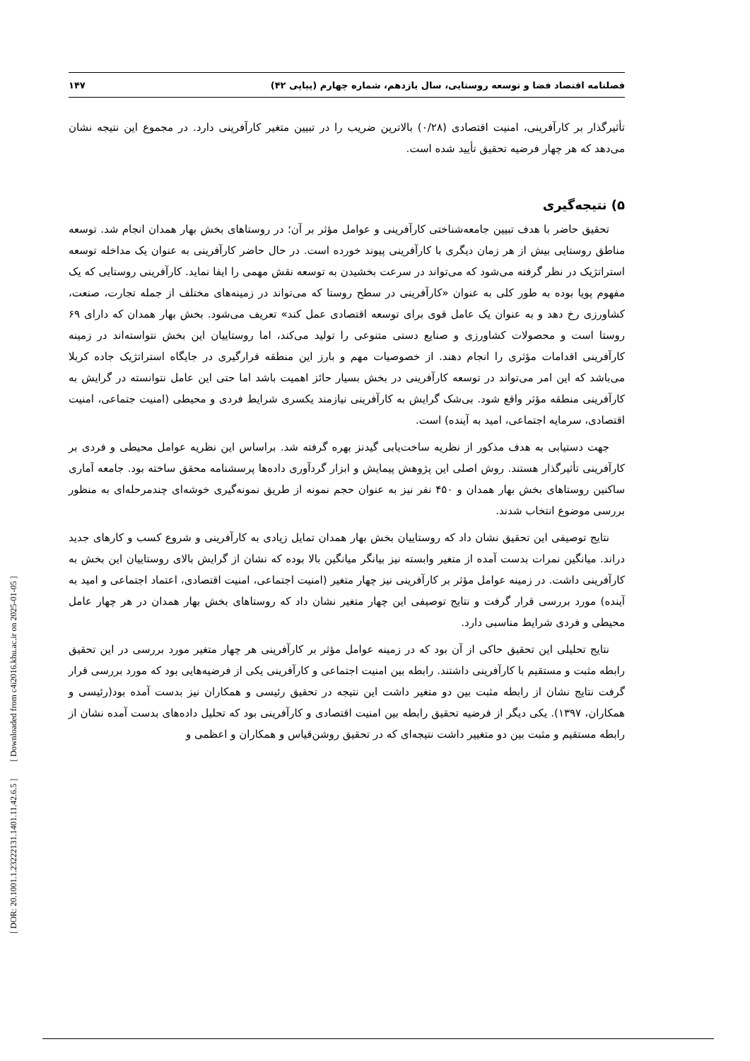فصلنامه اقتصاد فضا و توسعه روستایی، سال یازدهم، شماره چهارم (پیاپی ۴۲) ۱۴۷
تأثیرگذار بر کارآفرینی، امنیت اقتصادی (۰/۲۸) بالاترین ضریب را در تبیین متغیر کارآفرینی دارد. در مجموع این نتیجه نشان می‌دهد که هر چهار فرضیه تحقیق تأیید شده است.
۵) نتیجه‌گیری
تحقیق حاضر با هدف تبیین جامعه‌شناختی کارآفرینی و عوامل مؤثر بر آن؛ در روستاهای بخش بهار همدان انجام شد. توسعه مناطق روستایی بیش از هر زمان دیگری با کارآفرینی پیوند خورده است. در حال حاضر کارآفرینی به عنوان یک مداخله توسعه استراتژیک در نظر گرفته می‌شود که می‌تواند در سرعت بخشیدن به توسعه نقش مهمی را ایفا نماید. کارآفرینی روستایی که یک مفهوم پویا بوده به طور کلی به عنوان «کارآفرینی در سطح روستا که می‌تواند در زمینه‌های مختلف از جمله تجارت، صنعت، کشاورزی رخ دهد و به عنوان یک عامل قوی برای توسعه اقتصادی عمل کند» تعریف می‌شود. بخش بهار همدان که دارای ۶۹ روستا است و محصولات کشاورزی و صنایع دستی متنوعی را تولید می‌کند، اما روستاییان این بخش نتواسته‌اند در زمینه کارآفرینی اقدامات مؤثری را انجام دهند. از خصوصیات مهم و بارز این منطقه قرارگیری در جایگاه استراتژیک جاده کربلا می‌باشد که این امر می‌تواند در توسعه کارآفرینی در بخش بسیار حائز اهمیت باشد اما حتی این عامل نتوانسته در گرایش به کارآفرینی منطقه مؤثر واقع شود. بی‌شک گرایش به کارآفرینی نیازمند یکسری شرایط فردی و محیطی (امنیت جتماعی، امنیت اقتصادی، سرمایه اجتماعی، امید به آینده) است.
جهت دستیابی به هدف مذکور از نظریه ساخت‌یابی گیدنز بهره گرفته شد. براساس این نظریه عوامل محیطی و فردی بر کارآفرینی تأثیرگذار هستند. روش اصلی این پژوهش پیمایش و ابزار گردآوری داده‌ها پرسشنامه محقق ساخته بود. جامعه آماری ساکنین روستاهای بخش بهار همدان و ۴۵۰ نفر نیز به عنوان حجم نمونه از طریق نمونه‌گیری خوشه‌ای چندمرحله‌ای به منظور بررسی موضوع انتخاب شدند.
نتایج توصیفی این تحقیق نشان داد که روستاییان بخش بهار همدان تمایل زیادی به کارآفرینی و شروع کسب و کارهای جدید دراند. میانگین نمرات بدست آمده از متغیر وابسته نیز بیانگر میانگین بالا بوده که نشان از گرایش بالای روستاییان این بخش به کارآفرینی داشت. در زمینه عوامل مؤثر بر کارآفرینی نیز چهار متغیر (امنیت اجتماعی، امنیت اقتصادی، اعتماد اجتماعی و امید به آینده) مورد بررسی قرار گرفت و نتایج توصیفی این چهار متغیر نشان داد که روستاهای بخش بهار همدان در هر چهار عامل محیطی و فردی شرایط مناسبی دارد.
نتایج تحلیلی این تحقیق حاکی از آن بود که در زمینه عوامل مؤثر بر کارآفرینی هر چهار متغیر مورد بررسی در این تحقیق رابطه مثبت و مستقیم با کارآفرینی داشتند. رابطه بین امنیت اجتماعی و کارآفرینی یکی از فرضیه‌هایی بود که مورد بررسی قرار گرفت نتایج نشان از رابطه مثبت بین دو متغیر داشت این نتیجه در تحقیق رئیسی و همکاران نیز بدست آمده بود(رئیسی و همکاران، ۱۳۹۷). یکی دیگر از فرضیه تحقیق رابطه بین امنیت اقتصادی و کارآفرینی بود که تحلیل داده‌های بدست آمده نشان از رابطه مستقیم و مثبت بین دو متغییر داشت نتیجه‌ای که در تحقیق روشن‌قیاس و همکاران و اعظمی و
[ DOR: 20.1001.1.23222131.1401.11.42.6.5 ] [ Downloaded from c4i2016.khu.ac.ir on 2025-01-05 ]